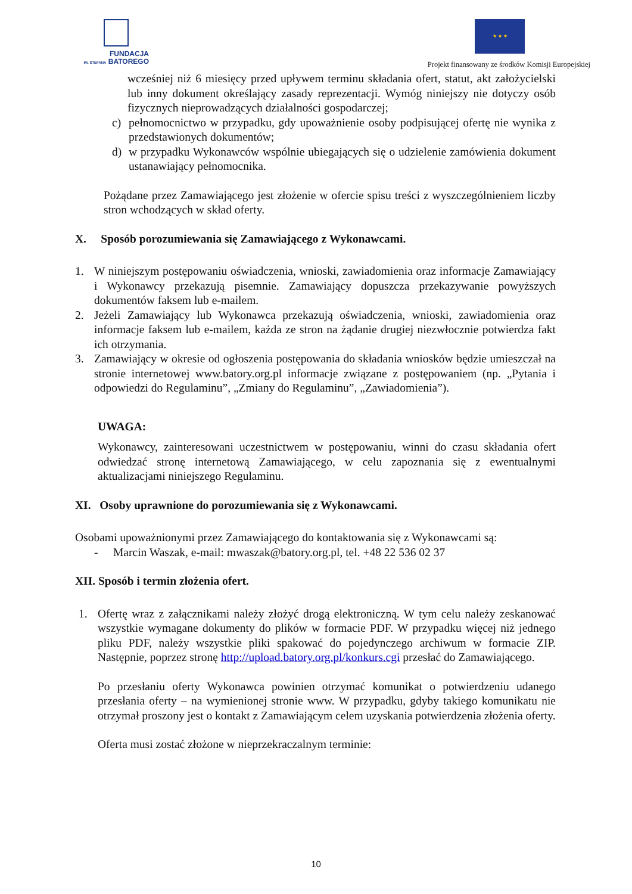FUNDACJA
IM. STEFANA BATOREGO
★ ★ ★
Projekt finansowany ze środków Komisji Europejskiej
wcześniej niż 6 miesięcy przed upływem terminu składania ofert, statut, akt założycielski lub inny dokument określający zasady reprezentacji. Wymóg niniejszy nie dotyczy osób fizycznych nieprowadzących działalności gospodarczej;
c) pełnomocnictwo w przypadku, gdy upoważnienie osoby podpisującej ofertę nie wynika z przedstawionych dokumentów;
d) w przypadku Wykonawców wspólnie ubiegających się o udzielenie zamówienia dokument ustanawiający pełnomocnika.
Pożądane przez Zamawiającego jest złożenie w ofercie spisu treści z wyszczególnieniem liczby stron wchodzących w skład oferty.
X. Sposób porozumiewania się Zamawiającego z Wykonawcami.
1. W niniejszym postępowaniu oświadczenia, wnioski, zawiadomienia oraz informacje Zamawiający i Wykonawcy przekazują pisemnie. Zamawiający dopuszcza przekazywanie powyższych dokumentów faksem lub e-mailem.
2. Jeżeli Zamawiający lub Wykonawca przekazują oświadczenia, wnioski, zawiadomienia oraz informacje faksem lub e-mailem, każda ze stron na żądanie drugiej niezwłocznie potwierdza fakt ich otrzymania.
3. Zamawiający w okresie od ogłoszenia postępowania do składania wniosków będzie umieszczał na stronie internetowej www.batory.org.pl informacje związane z postępowaniem (np. „Pytania i odpowiedzi do Regulaminu”, „Zmiany do Regulaminu”, „Zawiadomienia”).
UWAGA:
Wykonawcy, zainteresowani uczestnictwem w postępowaniu, winni do czasu składania ofert odwiedzać stronę internetową Zamawiającego, w celu zapoznania się z ewentualnymi aktualizacjami niniejszego Regulaminu.
XI. Osoby uprawnione do porozumiewania się z Wykonawcami.
Osobami upoważnionymi przez Zamawiającego do kontaktowania się z Wykonawcami są:
- Marcin Waszak, e-mail: mwaszak@batory.org.pl, tel. +48 22 536 02 37
XII. Sposób i termin złożenia ofert.
1. Ofertę wraz z załącznikami należy złożyć drogą elektroniczną. W tym celu należy zeskanować wszystkie wymagane dokumenty do plików w formacie PDF. W przypadku więcej niż jednego pliku PDF, należy wszystkie pliki spakować do pojedynczego archiwum w formacie ZIP. Następnie, poprzez stronę http://upload.batory.org.pl/konkurs.cgi przesłać do Zamawiającego.
Po przesłaniu oferty Wykonawca powinien otrzymać komunikat o potwierdzeniu udanego przesłania oferty – na wymienionej stronie www. W przypadku, gdyby takiego komunikatu nie otrzymał proszony jest o kontakt z Zamawiającym celem uzyskania potwierdzenia złożenia oferty.
Oferta musi zostać złożone w nieprzekraczalnym terminie:
10